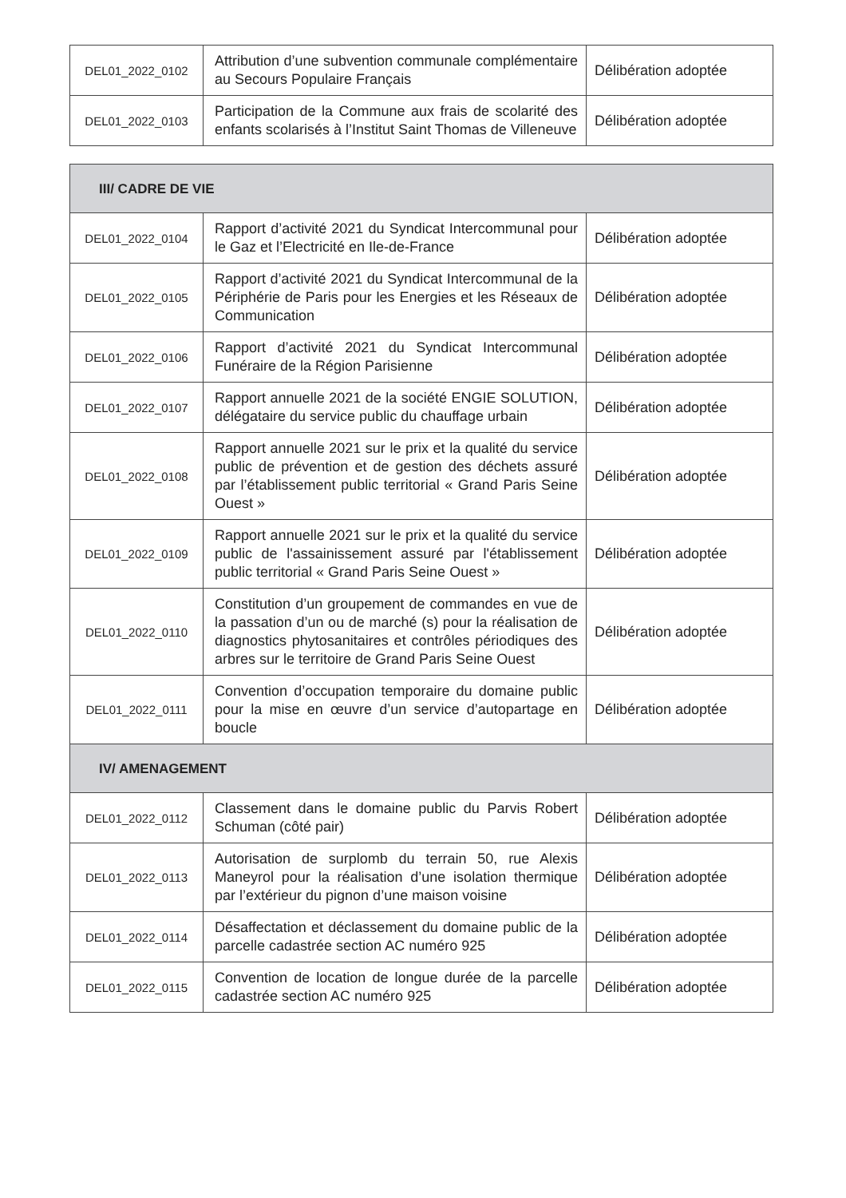| DEL01_2022_0102 | Attribution d’une subvention communale complémentaire au Secours Populaire Français | Délibération adoptée |
| DEL01_2022_0103 | Participation de la Commune aux frais de scolarité des enfants scolarisés à l’Institut Saint Thomas de Villeneuve | Délibération adoptée |
| III/ CADRE DE VIE | | |
| DEL01_2022_0104 | Rapport d’activité 2021 du Syndicat Intercommunal pour le Gaz et l’Electricité en Ile-de-France | Délibération adoptée |
| DEL01_2022_0105 | Rapport d’activité 2021 du Syndicat Intercommunal de la Périphérie de Paris pour les Energies et les Réseaux de Communication | Délibération adoptée |
| DEL01_2022_0106 | Rapport d’activité 2021 du Syndicat Intercommunal Funéraire de la Région Parisienne | Délibération adoptée |
| DEL01_2022_0107 | Rapport annuelle 2021 de la société ENGIE SOLUTION, délégataire du service public du chauffage urbain | Délibération adoptée |
| DEL01_2022_0108 | Rapport annuelle 2021 sur le prix et la qualité du service public de prévention et de gestion des déchets assuré par l’établissement public territorial « Grand Paris Seine Ouest » | Délibération adoptée |
| DEL01_2022_0109 | Rapport annuelle 2021 sur le prix et la qualité du service public de l'assainissement assuré par l'établissement public territorial « Grand Paris Seine Ouest » | Délibération adoptée |
| DEL01_2022_0110 | Constitution d’un groupement de commandes en vue de la passation d’un ou de marché (s) pour la réalisation de diagnostics phytosanitaires et contrôles périodiques des arbres sur le territoire de Grand Paris Seine Ouest | Délibération adoptée |
| DEL01_2022_0111 | Convention d’occupation temporaire du domaine public pour la mise en œuvre d’un service d’autopartage en boucle | Délibération adoptée |
| IV/ AMENAGEMENT | | |
| DEL01_2022_0112 | Classement dans le domaine public du Parvis Robert Schuman (côté pair) | Délibération adoptée |
| DEL01_2022_0113 | Autorisation de surplomb du terrain 50, rue Alexis Maneyrol pour la réalisation d’une isolation thermique par l’extérieur du pignon d’une maison voisine | Délibération adoptée |
| DEL01_2022_0114 | Désaffectation et déclassement du domaine public de la parcelle cadastrée section AC numéro 925 | Délibération adoptée |
| DEL01_2022_0115 | Convention de location de longue durée de la parcelle cadastrée section AC numéro 925 | Délibération adoptée |